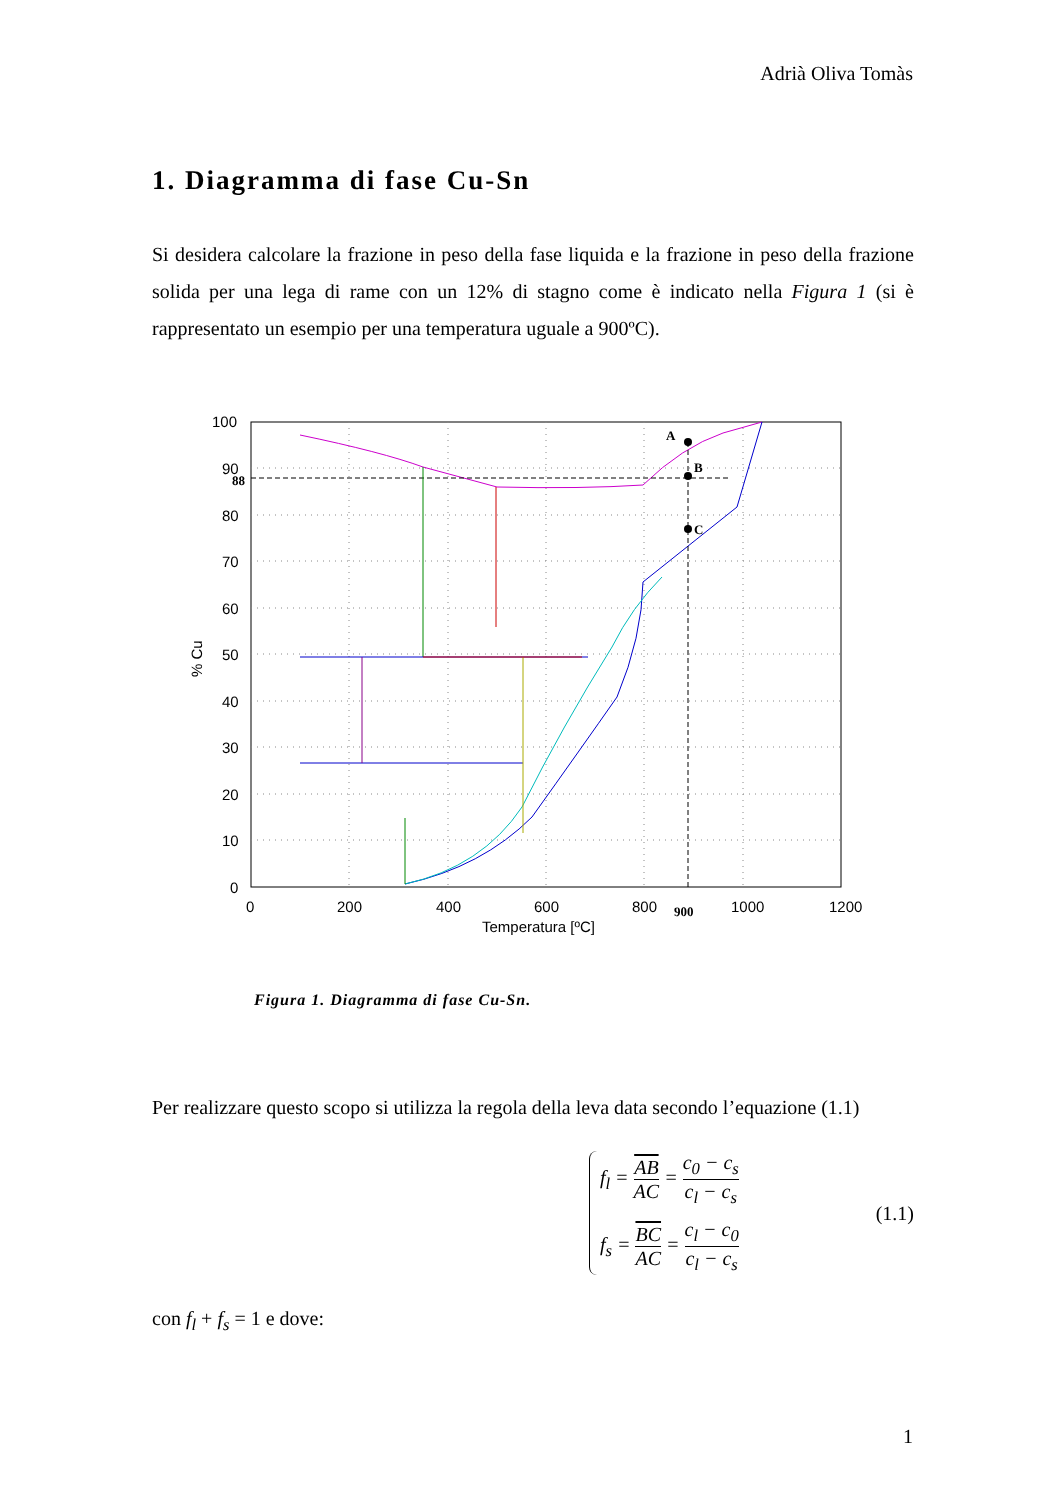Adrià Oliva Tomàs
1. Diagramma di fase Cu-Sn
Si desidera calcolare la frazione in peso della fase liquida e la frazione in peso della frazione solida per una lega di rame con un 12% di stagno come è indicato nella Figura 1 (si è rappresentato un esempio per una temperatura uguale a 900ºC).
100
90
80
70
60
50
40
30
20
10
0
0
200
400
600
800
1000
1200
Temperatura [ºC]
% Cu
88
900
A
B
C
Figura 1. Diagramma di fase Cu-Sn.
Per realizzare questo scopo si utilizza la regola della leva data secondo l’equazione (1.1)
f<sub>l</sub> = AB AC = c<sub>0</sub> − c<sub>s</sub> c<sub>l</sub> − c<sub>s</sub>
f<sub>s</sub> = BC AC = c<sub>l</sub> − c<sub>0</sub> c<sub>l</sub> − c<sub>s</sub>
(1.1)
con f<sub>l</sub> + f<sub>s</sub> = 1 e dove:
1